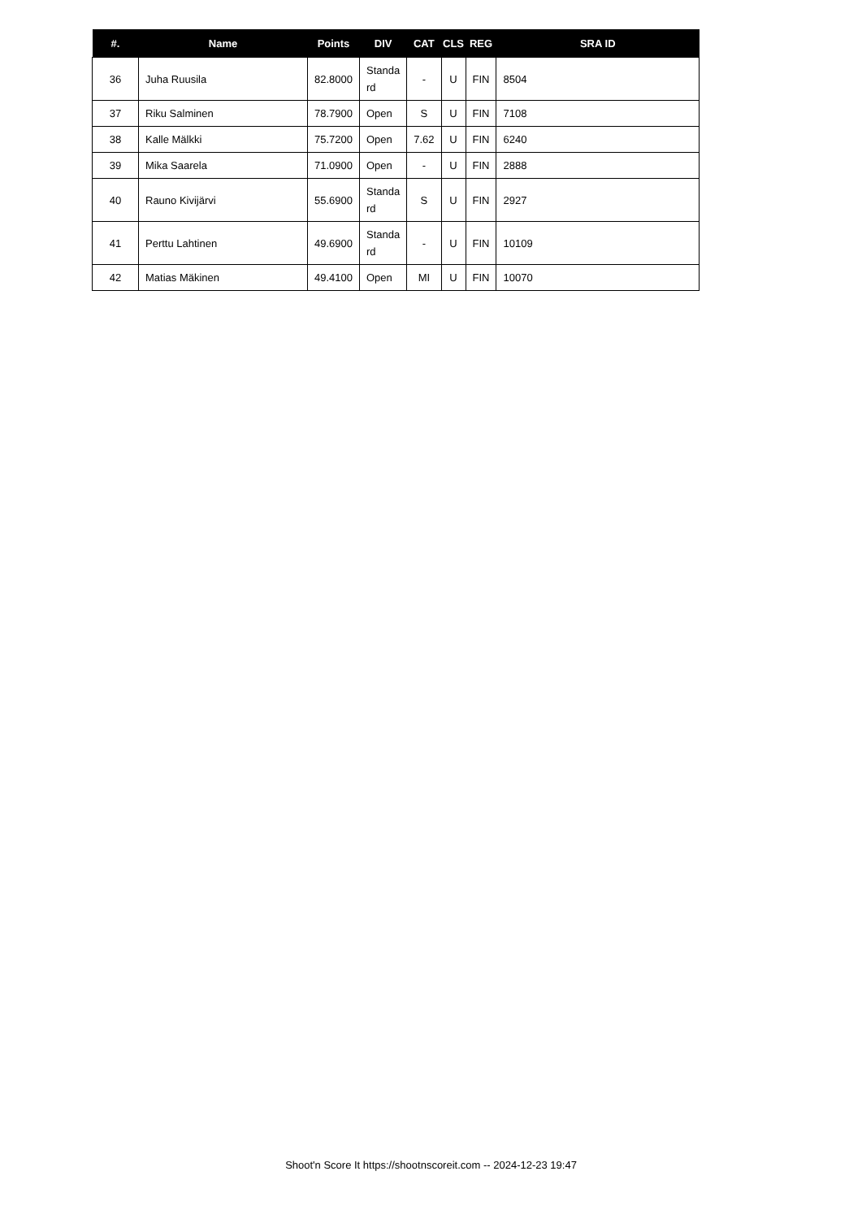| #. | Name | Points | DIV | CAT | CLS | REG | SRA ID |
| --- | --- | --- | --- | --- | --- | --- | --- |
| 36 | Juha Ruusila | 82.8000 | Standa rd | - | U | FIN | 8504 |
| 37 | Riku Salminen | 78.7900 | Open | S | U | FIN | 7108 |
| 38 | Kalle Mälkki | 75.7200 | Open | 7.62 | U | FIN | 6240 |
| 39 | Mika Saarela | 71.0900 | Open | - | U | FIN | 2888 |
| 40 | Rauno Kivijärvi | 55.6900 | Standa rd | S | U | FIN | 2927 |
| 41 | Perttu Lahtinen | 49.6900 | Standa rd | - | U | FIN | 10109 |
| 42 | Matias Mäkinen | 49.4100 | Open | MI | U | FIN | 10070 |
Shoot'n Score It https://shootnscoreit.com -- 2024-12-23 19:47